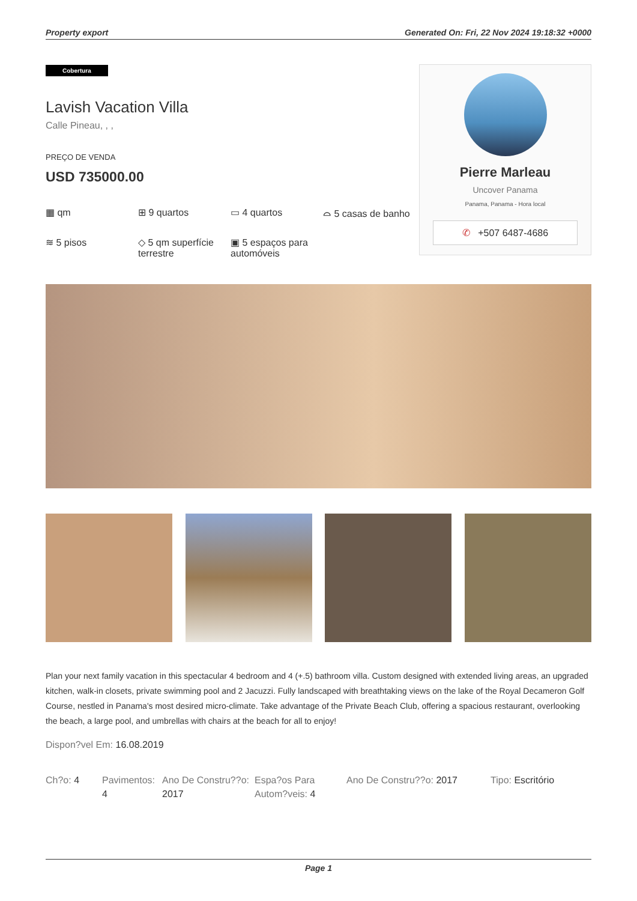Property export Generated On: Fri, 22 Nov 2024 19:18:32 +0000
Cobertura
Lavish Vacation Villa
Calle Pineau, , ,
PREÇO DE VENDA
USD 735000.00
▦ qm
⊞ 9 quartos
▭ 4 quartos
⌓ 5 casas de banho
≋ 5 pisos
◇ 5 qm superfície terrestre
▣ 5 espaços para automóveis
Pierre Marleau
Uncover Panama
Panama, Panama - Hora local
✆ +507 6487-4686
Plan your next family vacation in this spectacular 4 bedroom and 4 (+.5) bathroom villa. Custom designed with extended living areas, an upgraded kitchen, walk-in closets, private swimming pool and 2 Jacuzzi. Fully landscaped with breathtaking views on the lake of the Royal Decameron Golf Course, nestled in Panama's most desired micro-climate. Take advantage of the Private Beach Club, offering a spacious restaurant, overlooking the beach, a large pool, and umbrellas with chairs at the beach for all to enjoy!
Dispon?vel Em: 16.08.2019
Ch?o: 4 Pavimentos: 4
Ano De Constru??o: 2017
Espa?os Para Autom?veis: 4
Ano De Constru??o: 2017 Tipo: Escritório
Page 1